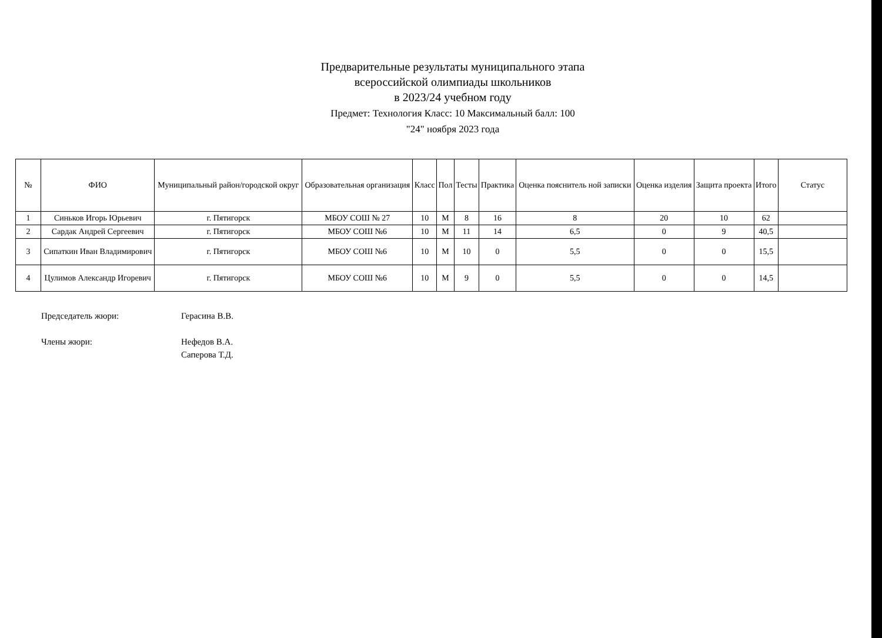Предварительные результаты муниципального этапа
всероссийской олимпиады школьников
в 2023/24 учебном году
Предмет: Технология Класс: 10 Максимальный балл: 100
"24" ноября 2023 года
| № | ФИО | Муниципальный район/городской округ | Образовательная организация | Класс | Пол | Тесты | Практика | Оценка пояснитель ной записки | Оценка изделия | Защита проекта | Итого | Статус |
| --- | --- | --- | --- | --- | --- | --- | --- | --- | --- | --- | --- | --- |
| 1 | Синьков Игорь Юрьевич | г. Пятигорск | МБОУ СОШ № 27 | 10 | М | 8 | 16 | 8 | 20 | 10 | 62 | |
| 2 | Сардак Андрей Сергеевич | г. Пятигорск | МБОУ СОШ №6 | 10 | М | 11 | 14 | 6,5 | 0 | 9 | 40,5 | |
| 3 | Сипаткин Иван Владимирович | г. Пятигорск | МБОУ СОШ №6 | 10 | М | 10 | 0 | 5,5 | 0 | 0 | 15,5 | |
| 4 | Цулимов Александр Игоревич | г. Пятигорск | МБОУ СОШ №6 | 10 | М | 9 | 0 | 5,5 | 0 | 0 | 14,5 | |
Председатель жюри: Герасина В.В.
Члены жюри: Нефедов В.А.
Саперова Т.Д.